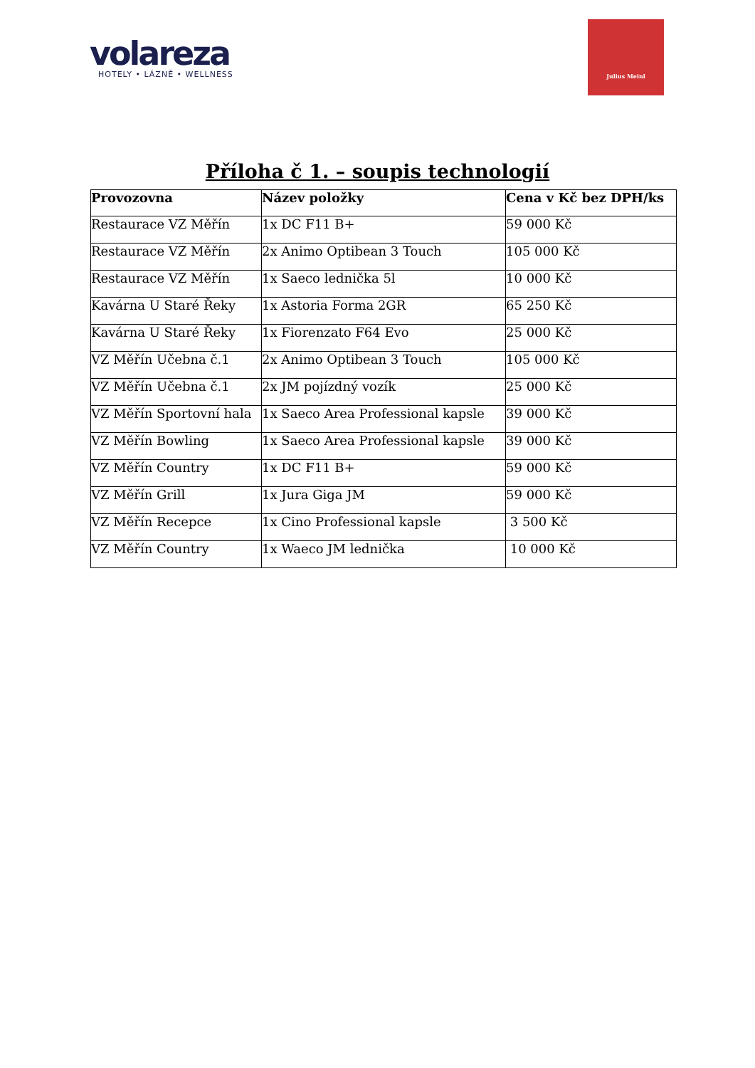volareza
HOTELY • LÁZNĚ • WELLNESS
Julius Meinl
Příloha č 1. – soupis technologií
| Provozovna | Název položky | Cena v Kč bez DPH/ks |
| --- | --- | --- |
| Restaurace VZ Měřín | 1x DC F11 B+ | 59 000 Kč |
| Restaurace VZ Měřín | 2x Animo Optibean 3 Touch | 105 000 Kč |
| Restaurace VZ Měřín | 1x Saeco lednička 5l | 10 000 Kč |
| Kavárna U Staré Řeky | 1x Astoria Forma 2GR | 65 250 Kč |
| Kavárna U Staré Řeky | 1x Fiorenzato F64 Evo | 25 000 Kč |
| VZ Měřín Učebna č.1 | 2x Animo Optibean 3 Touch | 105 000 Kč |
| VZ Měřín Učebna č.1 | 2x JM pojízdný vozík | 25 000 Kč |
| VZ Měřín Sportovní hala | 1x Saeco Area Professional kapsle | 39 000 Kč |
| VZ Měřín Bowling | 1x Saeco Area Professional kapsle | 39 000 Kč |
| VZ Měřín Country | 1x DC F11 B+ | 59 000 Kč |
| VZ Měřín Grill | 1x Jura Giga JM | 59 000 Kč |
| VZ Měřín Recepce | 1x Cino Professional kapsle | 3 500 Kč |
| VZ Měřín Country | 1x Waeco JM lednička | 10 000 Kč |